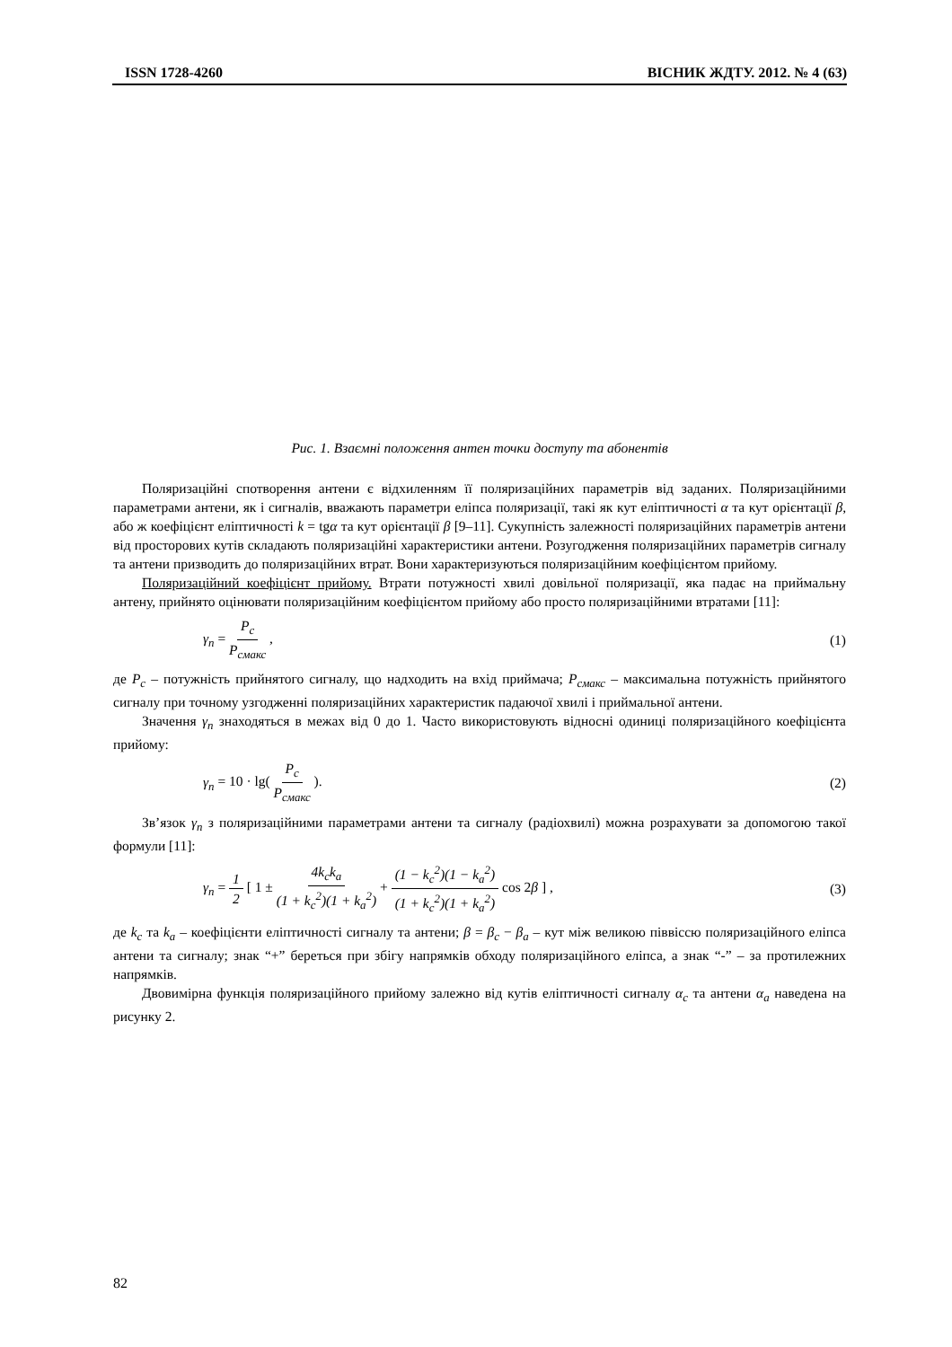ISSN 1728-4260 ВІСНИК ЖДТУ. 2012. № 4 (63)
Рис. 1. Взаємні положення антен точки доступу та абонентів
Поляризаційні спотворення антени є відхиленням її поляризаційних параметрів від заданих. Поляризаційними параметрами антени, як і сигналів, вважають параметри еліпса поляризації, такі як кут еліптичності α та кут орієнтації β, або ж коефіцієнт еліптичності k = tgα та кут орієнтації β [9–11]. Сукупність залежності поляризаційних параметрів антени від просторових кутів складають поляризаційні характеристики антени. Розугодження поляризаційних параметрів сигналу та антени призводить до поляризаційних втрат. Вони характеризуються поляризаційним коефіцієнтом прийому.
Поляризаційний коефіцієнт прийому. Втрати потужності хвилі довільної поляризації, яка падає на приймальну антену, прийнято оцінювати поляризаційним коефіцієнтом прийому або просто поляризаційними втратами [11]:
γ<sub>п</sub> = P<sub>c</sub> P<sub>смакс</sub> , (1)
де P<sub>c</sub> – потужність прийнятого сигналу, що надходить на вхід приймача; P<sub>смакс</sub> – максимальна потужність прийнятого сигналу при точному узгодженні поляризаційних характеристик падаючої хвилі і приймальної антени.
Значення γ<sub>п</sub> знаходяться в межах від 0 до 1. Часто використовують відносні одиниці поляризаційного коефіцієнта прийому:
γ<sub>п</sub> = 10 · lg( P<sub>c</sub> P<sub>смакс</sub> ). (2)
Зв’язок γ<sub>п</sub> з поляризаційними параметрами антени та сигналу (радіохвилі) можна розрахувати за допомогою такої формули [11]:
γ<sub>п</sub> = 1 2 [ 1 ± 4k<sub>c</sub>k<sub>a</sub> (1 + k<sub>c</sub><sup>2</sup>)(1 + k<sub>a</sub><sup>2</sup>) + (1 − k<sub>c</sub><sup>2</sup>)(1 − k<sub>a</sub><sup>2</sup>) (1 + k<sub>c</sub><sup>2</sup>)(1 + k<sub>a</sub><sup>2</sup>) cos 2β ] , (3)
де k<sub>c</sub> та k<sub>a</sub> – коефіцієнти еліптичності сигналу та антени; β = β<sub>c</sub> − β<sub>a</sub> – кут між великою піввіссю поляризаційного еліпса антени та сигналу; знак “+” береться при збігу напрямків обходу поляризаційного еліпса, а знак “-” – за протилежних напрямків.
Двовимірна функція поляризаційного прийому залежно від кутів еліптичності сигналу α<sub>c</sub> та антени α<sub>a</sub> наведена на рисунку 2.
82